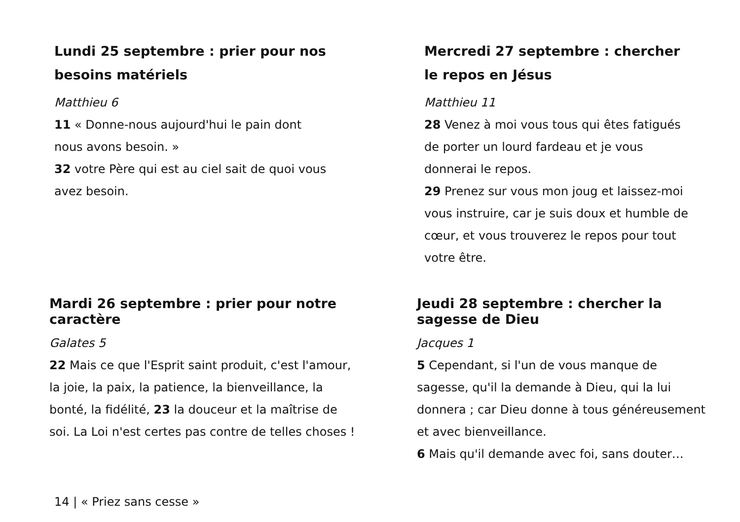Lundi 25 septembre : prier pour nos besoins matériels
Matthieu 6
11 « Donne-nous aujourd'hui le pain dont nous avons besoin. »
32 votre Père qui est au ciel sait de quoi vous avez besoin.
Mercredi 27 septembre : chercher le repos en Jésus
Matthieu 11
28 Venez à moi vous tous qui êtes fatigués de porter un lourd fardeau et je vous donnerai le repos.
29 Prenez sur vous mon joug et laissez-moi vous instruire, car je suis doux et humble de cœur, et vous trouverez le repos pour tout votre être.
Mardi 26 septembre : prier pour notre caractère
Galates 5
22 Mais ce que l'Esprit saint produit, c'est l'amour, la joie, la paix, la patience, la bienveillance, la bonté, la fidélité, 23 la douceur et la maîtrise de soi. La Loi n'est certes pas contre de telles choses !
Jeudi 28 septembre : chercher la sagesse de Dieu
Jacques 1
5 Cependant, si l'un de vous manque de sagesse, qu'il la demande à Dieu, qui la lui donnera ; car Dieu donne à tous généreusement et avec bienveillance.
6 Mais qu'il demande avec foi, sans douter…
14 | « Priez sans cesse »